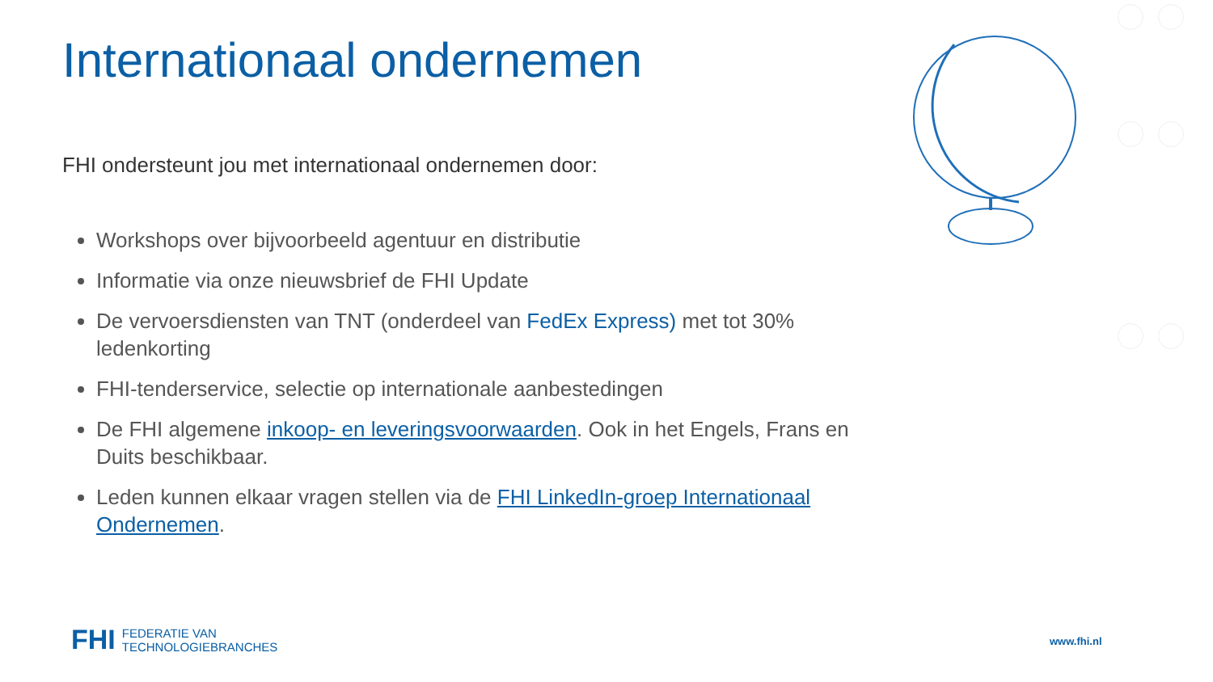Internationaal ondernemen
FHI ondersteunt jou met internationaal ondernemen door:
Workshops over bijvoorbeeld agentuur en distributie
Informatie via onze nieuwsbrief de FHI Update
De vervoersdiensten van TNT (onderdeel van FedEx Express) met tot 30% ledenkorting
FHI-tenderservice, selectie op internationale aanbestedingen
De FHI algemene inkoop- en leveringsvoorwaarden. Ook in het Engels, Frans en Duits beschikbaar.
Leden kunnen elkaar vragen stellen via de FHI LinkedIn-groep Internationaal Ondernemen.
FHI FEDERATIE VAN
TECHNOLOGIEBRANCHES
www.fhi.nl